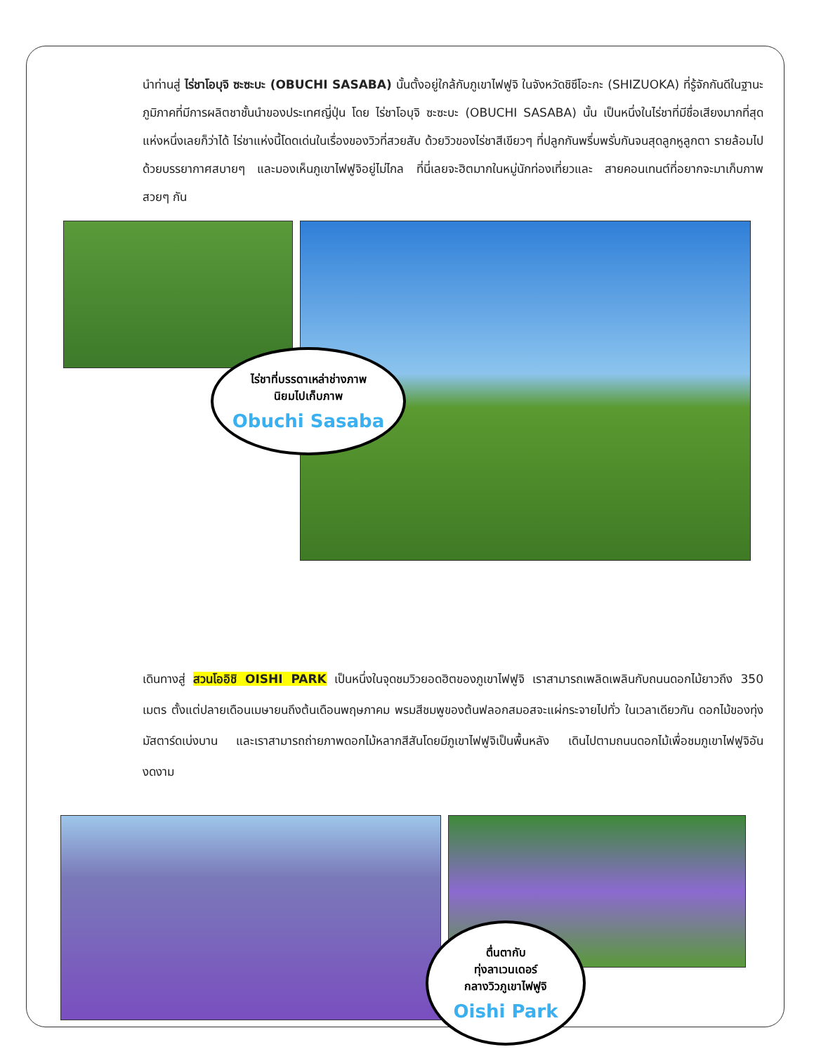นำท่านสู่ ไร่ชาโอบุจิ ซะซะบะ (OBUCHI SASABA) นั้นตั้งอยู่ใกล้กับภูเขาไฟฟูจิ ในจังหวัดชิซึโอะกะ (SHIZUOKA) ที่รู้จักกันดีในฐานะภูมิภาคที่มีการผลิตชาชั้นนำของประเทศญี่ปุ่น โดย ไร่ชาโอบุจิ ซะซะบะ (OBUCHI SASABA) นั้น เป็นหนึ่งในไร่ชาที่มีชื่อเสียงมากที่สุดแห่งหนึ่งเลยก็ว่าได้ ไร่ชาแห่งนี้โดดเด่นในเรื่องของวิวที่สวยสับ ด้วยวิวของไร่ชาสีเขียวๆ ที่ปลูกกันพรึ่บพรั่บกันจนสุดลูกหูลูกตา รายล้อมไปด้วยบรรยากาศสบายๆ และมองเห็นภูเขาไฟฟูจิอยู่ไม่ไกล ที่นี่เลยจะฮิตมากในหมู่นักท่องเที่ยวและ สายคอนเทนต์ที่อยากจะมาเก็บภาพสวยๆ กัน
ไร่ชาที่บรรดาเหล่าช่างภาพ
นิยมไปเก็บภาพ
Obuchi Sasaba
เดินทางสู่ สวนโออิชิ OISHI PARK เป็นหนึ่งในจุดชมวิวยอดฮิตของภูเขาไฟฟูจิ เราสามารถเพลิดเพลินกับถนนดอกไม้ยาวถึง 350 เมตร ตั้งแต่ปลายเดือนเมษายนถึงต้นเดือนพฤษภาคม พรมสีชมพูของต้นฟลอกสมอสจะแผ่กระจายไปทั่ว ในเวลาเดียวกัน ดอกไม้ของทุ่งมัสตาร์ดเบ่งบาน และเราสามารถถ่ายภาพดอกไม้หลากสีสันโดยมีภูเขาไฟฟูจิเป็นพื้นหลัง เดินไปตามถนนดอกไม้เพื่อชมภูเขาไฟฟูจิอันงดงาม
ตื่นตากับ
ทุ่งลาเวนเดอร์
กลางวิวภูเขาไฟฟูจิ
Oishi Park